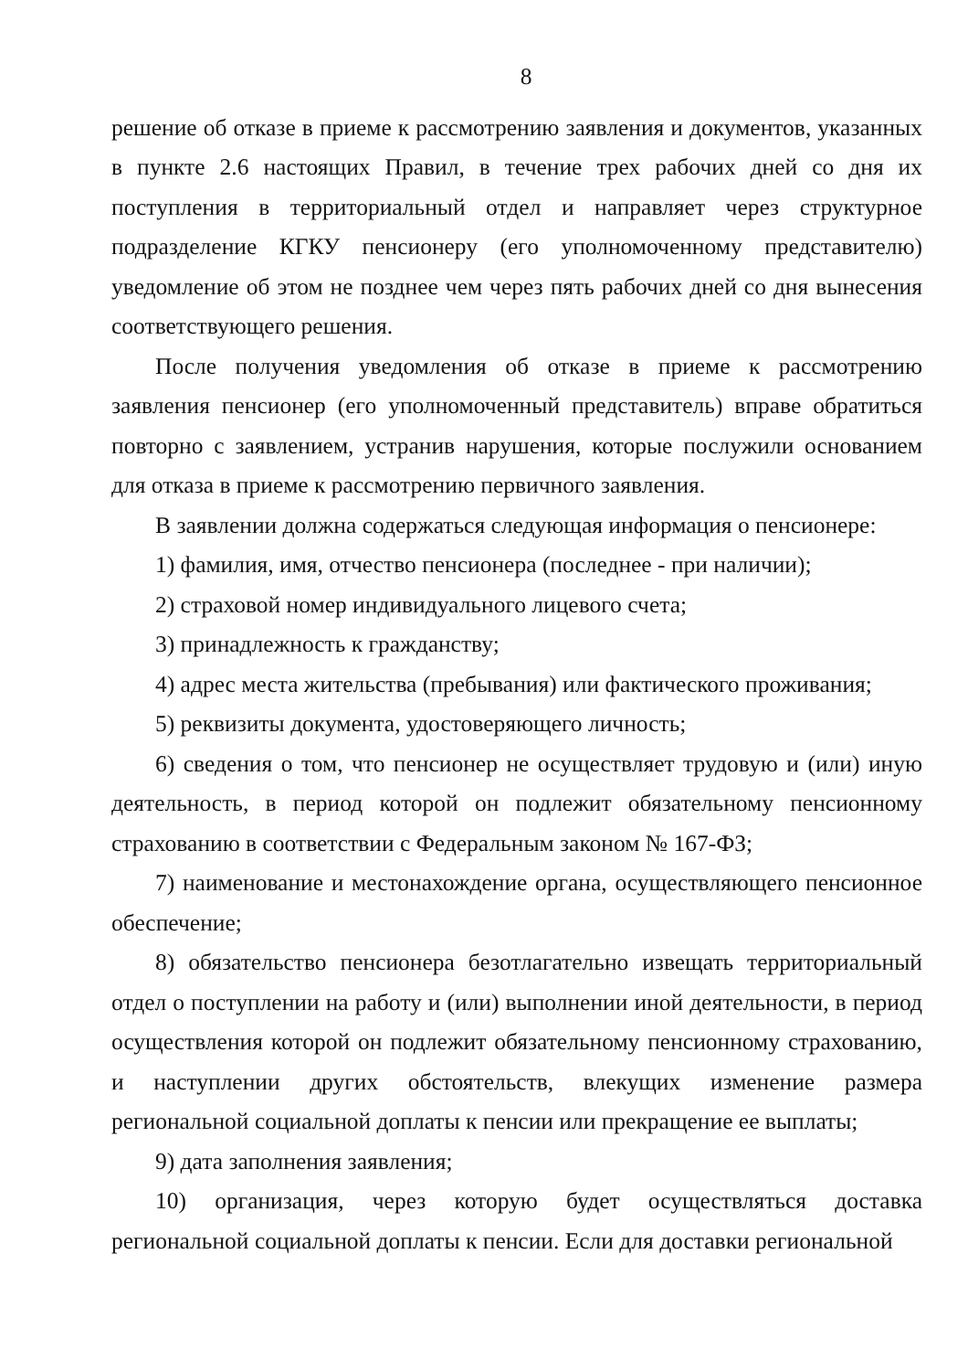8
решение об отказе в приеме к рассмотрению заявления и документов, указанных в пункте 2.6 настоящих Правил, в течение трех рабочих дней со дня их поступления в территориальный отдел и направляет через структурное подразделение КГКУ пенсионеру (его уполномоченному представителю) уведомление об этом не позднее чем через пять рабочих дней со дня вынесения соответствующего решения.
После получения уведомления об отказе в приеме к рассмотрению заявления пенсионер (его уполномоченный представитель) вправе обратиться повторно с заявлением, устранив нарушения, которые послужили основанием для отказа в приеме к рассмотрению первичного заявления.
В заявлении должна содержаться следующая информация о пенсионере:
1) фамилия, имя, отчество пенсионера (последнее - при наличии);
2) страховой номер индивидуального лицевого счета;
3) принадлежность к гражданству;
4) адрес места жительства (пребывания) или фактического проживания;
5) реквизиты документа, удостоверяющего личность;
6) сведения о том, что пенсионер не осуществляет трудовую и (или) иную деятельность, в период которой он подлежит обязательному пенсионному страхованию в соответствии с Федеральным законом № 167-ФЗ;
7) наименование и местонахождение органа, осуществляющего пенсионное обеспечение;
8) обязательство пенсионера безотлагательно извещать территориальный отдел о поступлении на работу и (или) выполнении иной деятельности, в период осуществления которой он подлежит обязательному пенсионному страхованию, и наступлении других обстоятельств, влекущих изменение размера региональной социальной доплаты к пенсии или прекращение ее выплаты;
9) дата заполнения заявления;
10) организация, через которую будет осуществляться доставка региональной социальной доплаты к пенсии. Если для доставки региональной